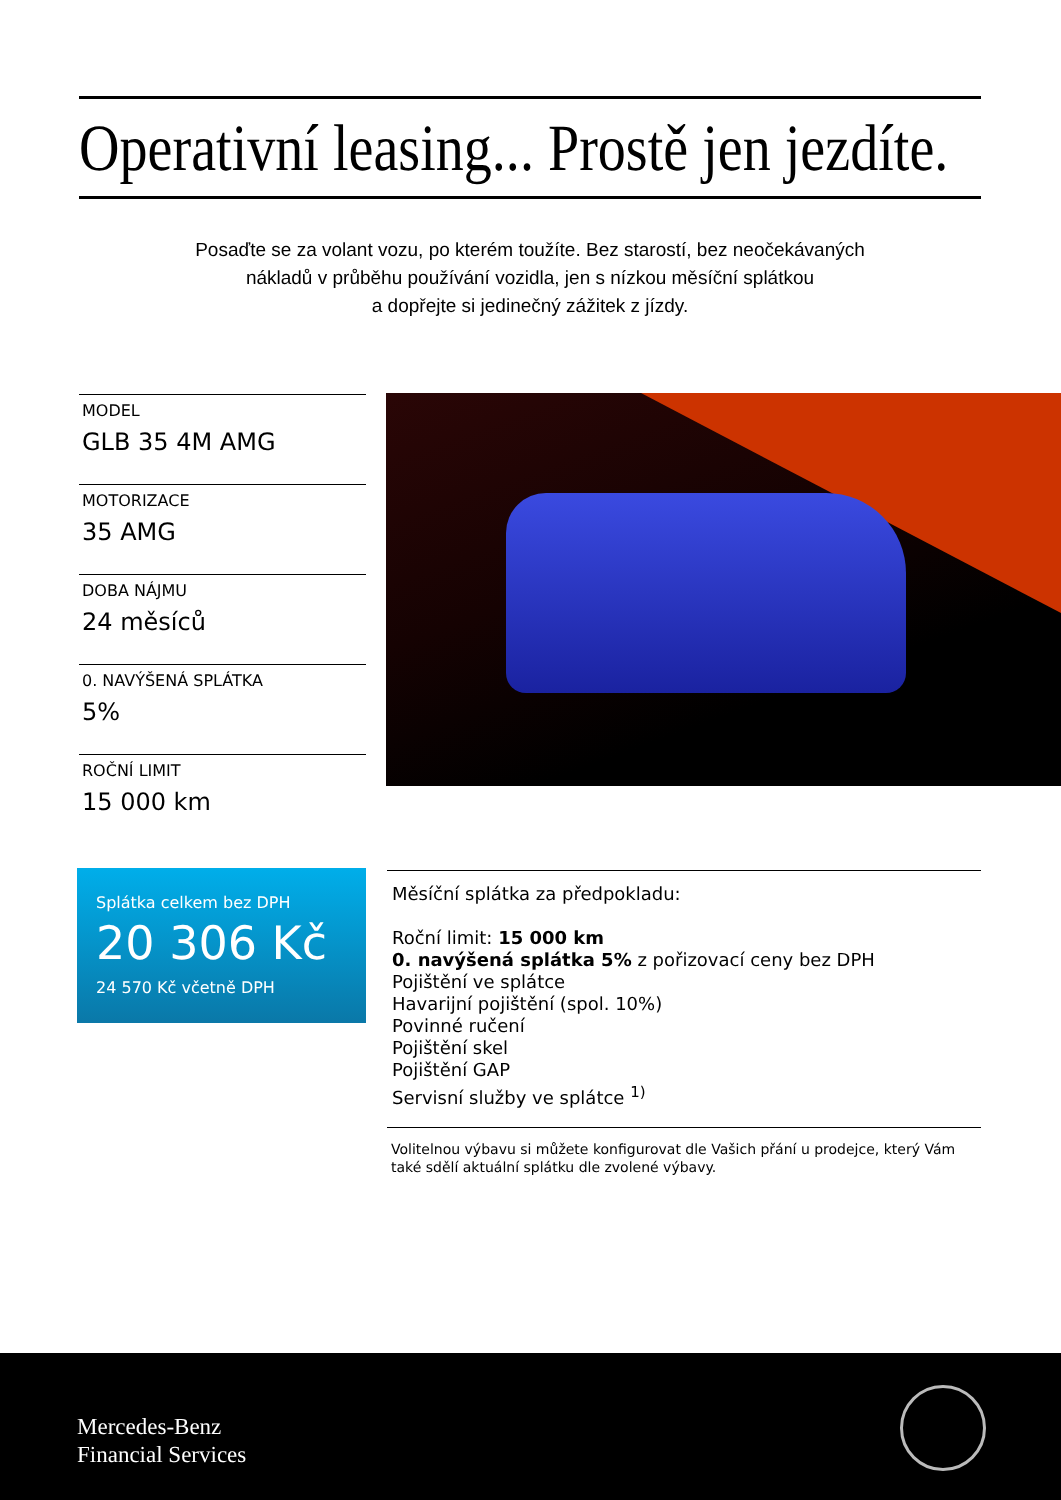Operativní leasing... Prostě jen jezdíte.
Posaďte se za volant vozu, po kterém toužíte. Bez starostí, bez neočekávaných
nákladů v průběhu používání vozidla, jen s nízkou měsíční splátkou
a dopřejte si jedinečný zážitek z jízdy.
MODEL
GLB 35 4M AMG
MOTORIZACE
35 AMG
DOBA NÁJMU
24 měsíců
0. NAVÝŠENÁ SPLÁTKA
5%
ROČNÍ LIMIT
15 000 km
Splátka celkem bez DPH
20 306 Kč
24 570 Kč včetně DPH
Měsíční splátka za předpokladu:
Roční limit: 15 000 km
0. navýšená splátka 5% z pořizovací ceny bez DPH
Pojištění ve splátce
Havarijní pojištění (spol. 10%)
Povinné ručení
Pojištění skel
Pojištění GAP
Servisní služby ve splátce <sup>1)</sup>
Volitelnou výbavu si můžete konfigurovat dle Vašich přání u prodejce, který Vám také sdělí aktuální splátku dle zvolené výbavy.
Mercedes-Benz
Financial Services